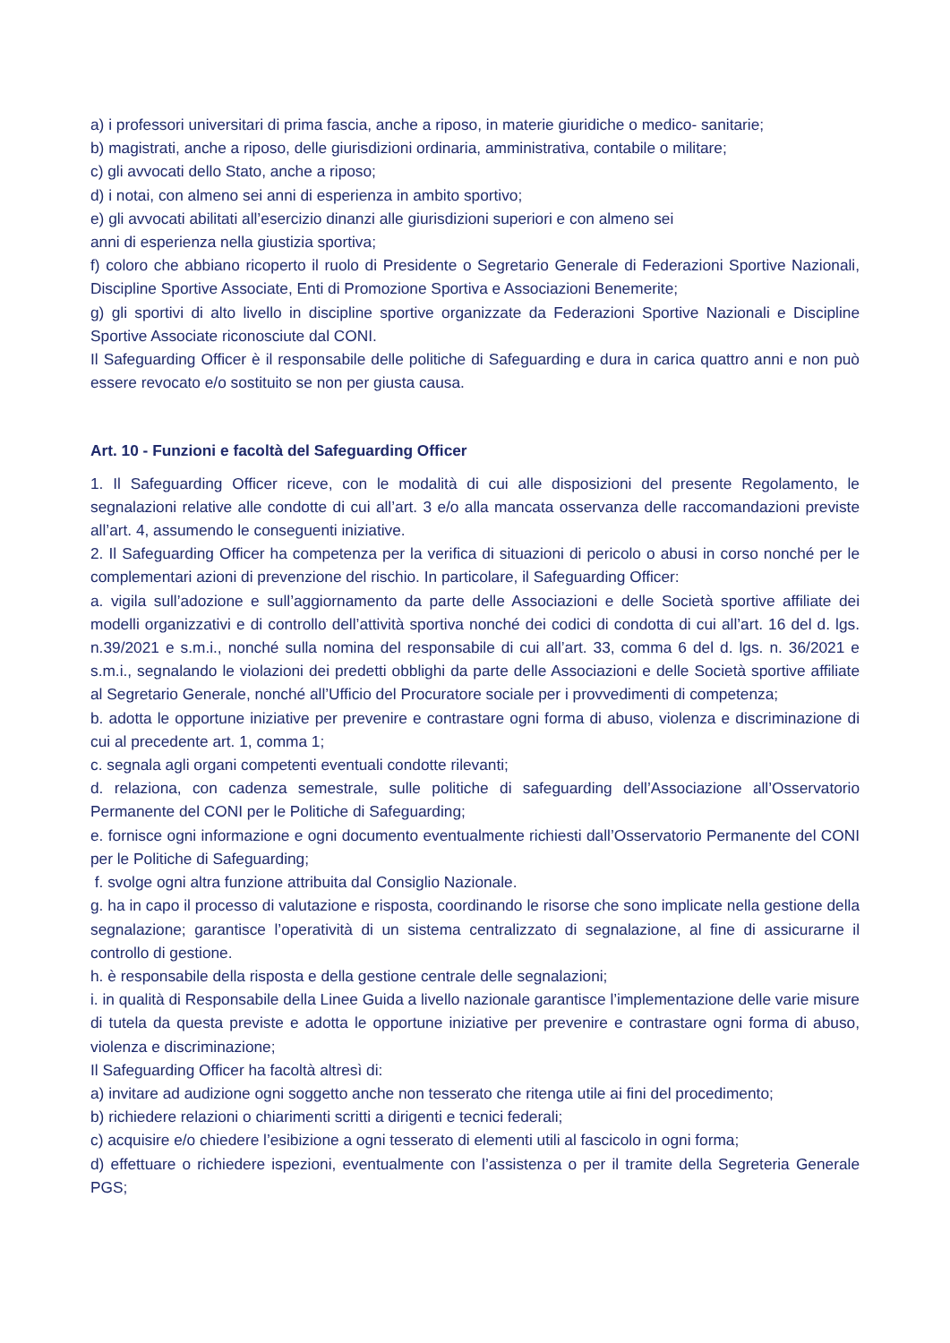a) i professori universitari di prima fascia, anche a riposo, in materie giuridiche o medico- sanitarie;
b) magistrati, anche a riposo, delle giurisdizioni ordinaria, amministrativa, contabile o militare;
c) gli avvocati dello Stato, anche a riposo;
d) i notai, con almeno sei anni di esperienza in ambito sportivo;
e) gli avvocati abilitati all’esercizio dinanzi alle giurisdizioni superiori e con almeno sei
anni di esperienza nella giustizia sportiva;
f) coloro che abbiano ricoperto il ruolo di Presidente o Segretario Generale di Federazioni Sportive Nazionali, Discipline Sportive Associate, Enti di Promozione Sportiva e Associazioni Benemerite;
g) gli sportivi di alto livello in discipline sportive organizzate da Federazioni Sportive Nazionali e Discipline Sportive Associate riconosciute dal CONI.
Il Safeguarding Officer è il responsabile delle politiche di Safeguarding e dura in carica quattro anni e non può essere revocato e/o sostituito se non per giusta causa.
Art. 10 - Funzioni e facoltà del Safeguarding Officer
1. Il Safeguarding Officer riceve, con le modalità di cui alle disposizioni del presente Regolamento, le segnalazioni relative alle condotte di cui all’art. 3 e/o alla mancata osservanza delle raccomandazioni previste all’art. 4, assumendo le conseguenti iniziative.
2. Il Safeguarding Officer ha competenza per la verifica di situazioni di pericolo o abusi in corso nonché per le complementari azioni di prevenzione del rischio. In particolare, il Safeguarding Officer:
a. vigila sull’adozione e sull’aggiornamento da parte delle Associazioni e delle Società sportive affiliate dei modelli organizzativi e di controllo dell’attività sportiva nonché dei codici di condotta di cui all’art. 16 del d. lgs. n.39/2021 e s.m.i., nonché sulla nomina del responsabile di cui all’art. 33, comma 6 del d. lgs. n. 36/2021 e s.m.i., segnalando le violazioni dei predetti obblighi da parte delle Associazioni e delle Società sportive affiliate al Segretario Generale, nonché all’Ufficio del Procuratore sociale per i provvedimenti di competenza;
b. adotta le opportune iniziative per prevenire e contrastare ogni forma di abuso, violenza e discriminazione di cui al precedente art. 1, comma 1;
c. segnala agli organi competenti eventuali condotte rilevanti;
d. relaziona, con cadenza semestrale, sulle politiche di safeguarding dell’Associazione all’Osservatorio Permanente del CONI per le Politiche di Safeguarding;
e. fornisce ogni informazione e ogni documento eventualmente richiesti dall’Osservatorio Permanente del CONI per le Politiche di Safeguarding;
f. svolge ogni altra funzione attribuita dal Consiglio Nazionale.
g. ha in capo il processo di valutazione e risposta, coordinando le risorse che sono implicate nella gestione della segnalazione; garantisce l’operatività di un sistema centralizzato di segnalazione, al fine di assicurarne il controllo di gestione.
h. è responsabile della risposta e della gestione centrale delle segnalazioni;
i. in qualità di Responsabile della Linee Guida a livello nazionale garantisce l’implementazione delle varie misure di tutela da questa previste e adotta le opportune iniziative per prevenire e contrastare ogni forma di abuso, violenza e discriminazione;
Il Safeguarding Officer ha facoltà altresì di:
a) invitare ad audizione ogni soggetto anche non tesserato che ritenga utile ai fini del procedimento;
b) richiedere relazioni o chiarimenti scritti a dirigenti e tecnici federali;
c) acquisire e/o chiedere l’esibizione a ogni tesserato di elementi utili al fascicolo in ogni forma;
d) effettuare o richiedere ispezioni, eventualmente con l’assistenza o per il tramite della Segreteria Generale PGS;